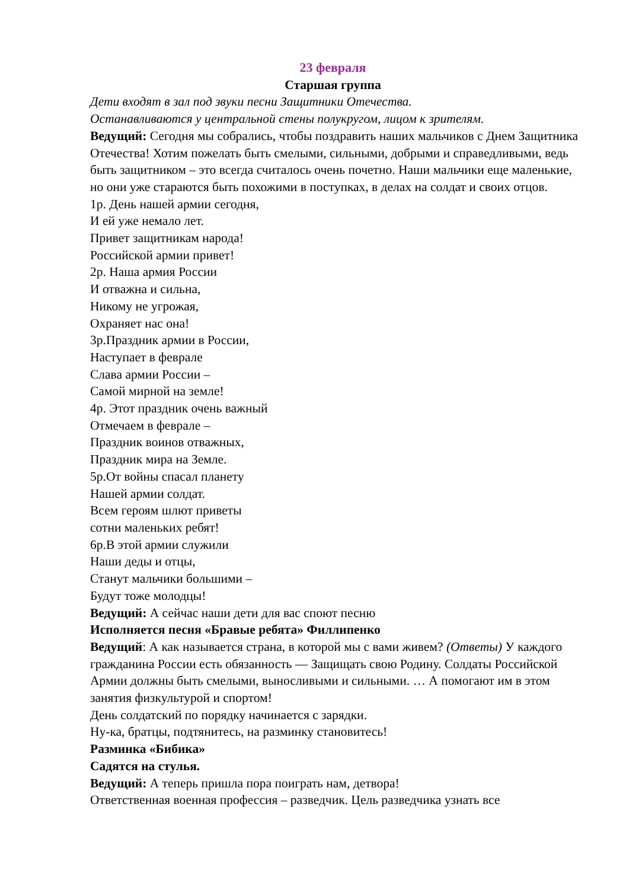23 февраля
Старшая группа
Дети входят в зал под звуки песни Защитники Отечества.
Останавливаются у центральной стены полукругом, лицом к зрителям.
Ведущий: Сегодня мы собрались, чтобы поздравить наших мальчиков с Днем Защитника Отечества! Хотим пожелать быть смелыми, сильными, добрыми и справедливыми, ведь быть защитником – это всегда считалось очень почетно. Наши мальчики еще маленькие, но они уже стараются быть похожими в поступках, в делах на солдат и своих отцов.
1р. День нашей армии сегодня,
И ей уже немало лет.
Привет защитникам народа!
Российской армии привет!
2р. Наша армия России
И отважна и сильна,
Никому не угрожая,
Охраняет нас она!
3р.Праздник армии в России,
Наступает в феврале
Слава армии России –
Самой мирной на земле!
4р. Этот праздник очень важный
Отмечаем в феврале –
Праздник воинов отважных,
Праздник мира на Земле.
5р.От войны спасал планету
Нашей армии солдат.
Всем героям шлют приветы
сотни маленьких ребят!
6р.В этой армии служили
Наши деды и отцы,
Станут мальчики большими –
Будут тоже молодцы!
Ведущий: А сейчас наши дети для вас споют песню
Исполняется песня «Бравые ребята» Филлипенко
Ведущий: А как называется страна, в которой мы с вами живем? (Ответы) У каждого гражданина России есть обязанность — Защищать свою Родину. Солдаты Российской Армии должны быть смелыми, выносливыми и сильными. … А помогают им в этом занятия физкультурой и спортом!
День солдатский по порядку начинается с зарядки.
Ну-ка, братцы, подтянитесь, на разминку становитесь!
Разминка «Бибика»
Садятся на стулья.
Ведущий: А теперь пришла пора поиграть нам, детвора!
Ответственная военная профессия – разведчик. Цель разведчика узнать все